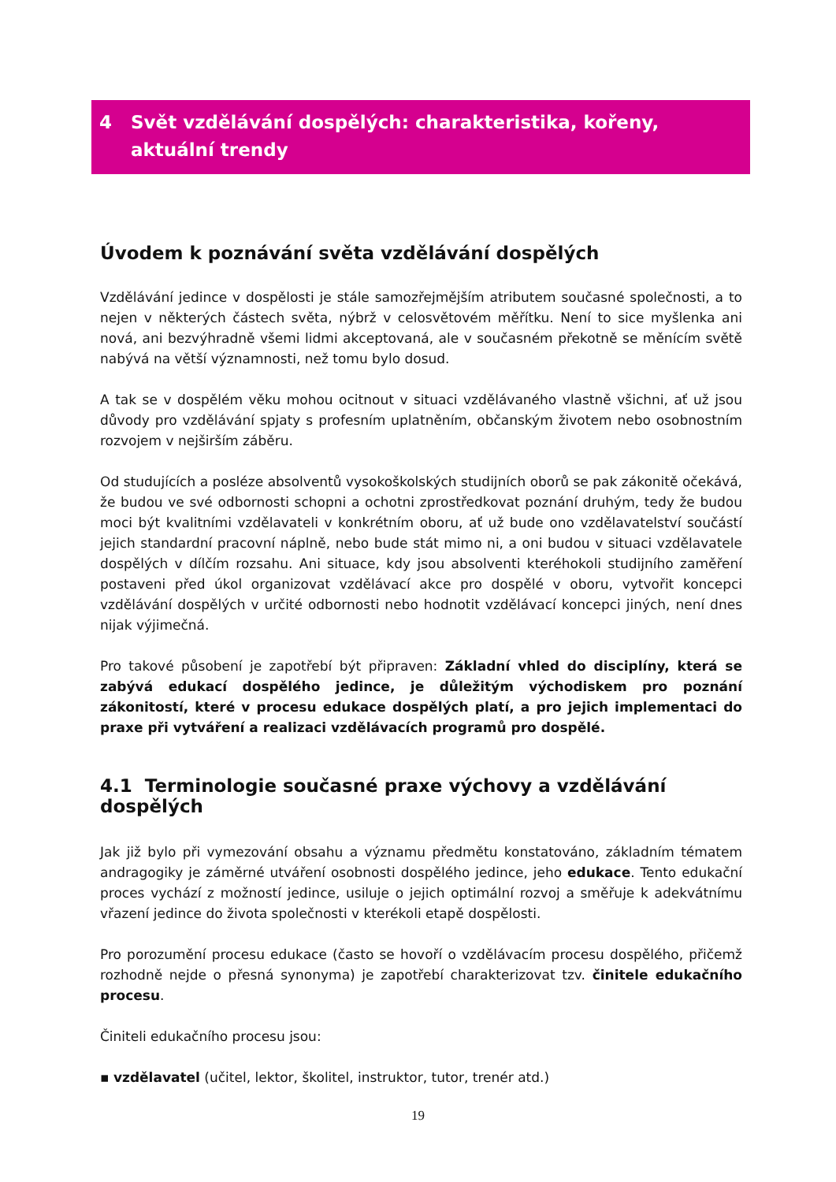4 Svět vzdělávání dospělých: charakteristika, kořeny, aktuální trendy
Úvodem k poznávání světa vzdělávání dospělých
Vzdělávání jedince v dospělosti je stále samozřejmějším atributem současné společnosti, a to nejen v některých částech světa, nýbrž v celosvětovém měřítku. Není to sice myšlenka ani nová, ani bezvýhradně všemi lidmi akceptovaná, ale v současném překotně se měnícím světě nabývá na větší významnosti, než tomu bylo dosud.
A tak se v dospělém věku mohou ocitnout v situaci vzdělávaného vlastně všichni, ať už jsou důvody pro vzdělávání spjaty s profesním uplatněním, občanským životem nebo osobnostním rozvojem v nejširším záběru.
Od studujících a posléze absolventů vysokoškolských studijních oborů se pak zákonitě očekává, že budou ve své odbornosti schopni a ochotni zprostředkovat poznání druhým, tedy že budou moci být kvalitními vzdělavateli v konkrétním oboru, ať už bude ono vzdělavatelství součástí jejich standardní pracovní náplně, nebo bude stát mimo ni, a oni budou v situaci vzdělavatele dospělých v dílčím rozsahu. Ani situace, kdy jsou absolventi kteréhokoli studijního zaměření postaveni před úkol organizovat vzdělávací akce pro dospělé v oboru, vytvořit koncepci vzdělávání dospělých v určité odbornosti nebo hodnotit vzdělávací koncepci jiných, není dnes nijak výjimečná.
Pro takové působení je zapotřebí být připraven: Základní vhled do disciplíny, která se zabývá edukací dospělého jedince, je důležitým východiskem pro poznání zákonitostí, které v procesu edukace dospělých platí, a pro jejich implementaci do praxe při vytváření a realizaci vzdělávacích programů pro dospělé.
4.1 Terminologie současné praxe výchovy a vzdělávání dospělých
Jak již bylo při vymezování obsahu a významu předmětu konstatováno, základním tématem andragogiky je záměrné utváření osobnosti dospělého jedince, jeho edukace. Tento edukační proces vychází z možností jedince, usiluje o jejich optimální rozvoj a směřuje k adekvátnímu vřazení jedince do života společnosti v kterékoli etapě dospělosti.
Pro porozumění procesu edukace (často se hovoří o vzdělávacím procesu dospělého, přičemž rozhodně nejde o přesná synonyma) je zapotřebí charakterizovat tzv. činitele edukačního procesu.
Činiteli edukačního procesu jsou:
▪ vzdělavatel (učitel, lektor, školitel, instruktor, tutor, trenér atd.)
19